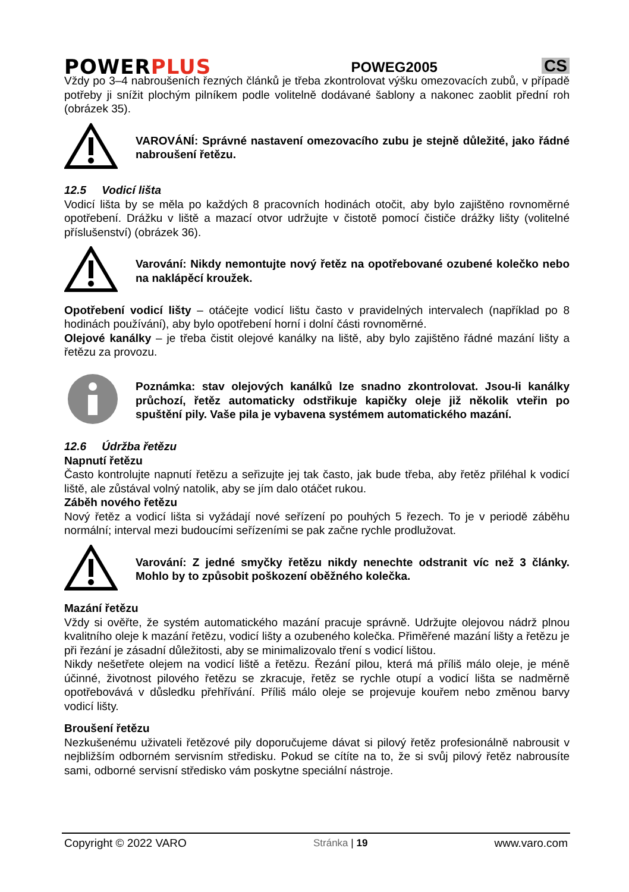POWERPLUS
POWEG2005
CS
Vždy po 3–4 nabroušeních řezných článků je třeba zkontrolovat výšku omezovacích zubů, v případě potřeby ji snížit plochým pilníkem podle volitelně dodávané šablony a nakonec zaoblit přední roh (obrázek 35).
VAROVÁNÍ: Správné nastavení omezovacího zubu je stejně důležité, jako řádné nabroušení řetězu.
12.5 Vodicí lišta
Vodicí lišta by se měla po každých 8 pracovních hodinách otočit, aby bylo zajištěno rovnoměrné opotřebení. Drážku v liště a mazací otvor udržujte v čistotě pomocí čističe drážky lišty (volitelné příslušenství) (obrázek 36).
Varování: Nikdy nemontujte nový řetěz na opotřebované ozubené kolečko nebo na naklápěcí kroužek.
Opotřebení vodicí lišty – otáčejte vodicí lištu často v pravidelných intervalech (například po 8 hodinách používání), aby bylo opotřebení horní i dolní části rovnoměrné.
Olejové kanálky – je třeba čistit olejové kanálky na liště, aby bylo zajištěno řádné mazání lišty a řetězu za provozu.
Poznámka: stav olejových kanálků lze snadno zkontrolovat. Jsou-li kanálky průchozí, řetěz automaticky odstřikuje kapičky oleje již několik vteřin po spuštění pily. Vaše pila je vybavena systémem automatického mazání.
12.6 Údržba řetězu
Napnutí řetězu
Často kontrolujte napnutí řetězu a seřizujte jej tak často, jak bude třeba, aby řetěz přiléhal k vodicí liště, ale zůstával volný natolik, aby se jím dalo otáčet rukou.
Záběh nového řetězu
Nový řetěz a vodicí lišta si vyžádají nové seřízení po pouhých 5 řezech. To je v periodě záběhu normální; interval mezi budoucími seřízeními se pak začne rychle prodlužovat.
Varování: Z jedné smyčky řetězu nikdy nenechte odstranit víc než 3 články. Mohlo by to způsobit poškození oběžného kolečka.
Mazání řetězu
Vždy si ověřte, že systém automatického mazání pracuje správně. Udržujte olejovou nádrž plnou kvalitního oleje k mazání řetězu, vodicí lišty a ozubeného kolečka. Přiměřené mazání lišty a řetězu je při řezání je zásadní důležitosti, aby se minimalizovalo tření s vodicí lištou.
Nikdy nešetřete olejem na vodicí liště a řetězu. Řezání pilou, která má příliš málo oleje, je méně účinné, životnost pilového řetězu se zkracuje, řetěz se rychle otupí a vodicí lišta se nadměrně opotřebovává v důsledku přehřívání. Příliš málo oleje se projevuje kouřem nebo změnou barvy vodicí lišty.
Broušení řetězu
Nezkušenému uživateli řetězové pily doporučujeme dávat si pilový řetěz profesionálně nabrousit v nejbližším odborném servisním středisku. Pokud se cítíte na to, že si svůj pilový řetěz nabrousíte sami, odborné servisní středisko vám poskytne speciální nástroje.
Copyright © 2022 VARO Stránka | 19 www.varo.com